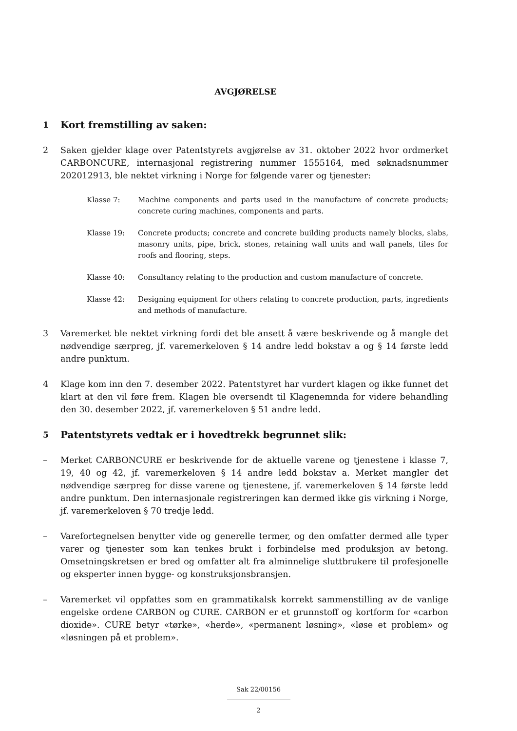AVGJØRELSE
1
Kort fremstilling av saken:
2 Saken gjelder klage over Patentstyrets avgjørelse av 31. oktober 2022 hvor ordmerket CARBONCURE, internasjonal registrering nummer 1555164, med søknadsnummer 202012913, ble nektet virkning i Norge for følgende varer og tjenester:
Klasse 7: Machine components and parts used in the manufacture of concrete products; concrete curing machines, components and parts.
Klasse 19: Concrete products; concrete and concrete building products namely blocks, slabs, masonry units, pipe, brick, stones, retaining wall units and wall panels, tiles for roofs and flooring, steps.
Klasse 40: Consultancy relating to the production and custom manufacture of concrete.
Klasse 42: Designing equipment for others relating to concrete production, parts, ingredients and methods of manufacture.
3 Varemerket ble nektet virkning fordi det ble ansett å være beskrivende og å mangle det nødvendige særpreg, jf. varemerkeloven § 14 andre ledd bokstav a og § 14 første ledd andre punktum.
4 Klage kom inn den 7. desember 2022. Patentstyret har vurdert klagen og ikke funnet det klart at den vil føre frem. Klagen ble oversendt til Klagenemnda for videre behandling den 30. desember 2022, jf. varemerkeloven § 51 andre ledd.
5
Patentstyrets vedtak er i hovedtrekk begrunnet slik:
– Merket CARBONCURE er beskrivende for de aktuelle varene og tjenestene i klasse 7, 19, 40 og 42, jf. varemerkeloven § 14 andre ledd bokstav a. Merket mangler det nødvendige særpreg for disse varene og tjenestene, jf. varemerkeloven § 14 første ledd andre punktum. Den internasjonale registreringen kan dermed ikke gis virkning i Norge, jf. varemerkeloven § 70 tredje ledd.
– Varefortegnelsen benytter vide og generelle termer, og den omfatter dermed alle typer varer og tjenester som kan tenkes brukt i forbindelse med produksjon av betong. Omsetningskretsen er bred og omfatter alt fra alminnelige sluttbrukere til profesjonelle og eksperter innen bygge- og konstruksjonsbransjen.
– Varemerket vil oppfattes som en grammatikalsk korrekt sammenstilling av de vanlige engelske ordene CARBON og CURE. CARBON er et grunnstoff og kortform for «carbon dioxide». CURE betyr «tørke», «herde», «permanent løsning», «løse et problem» og «løsningen på et problem».
Sak 22/00156
2